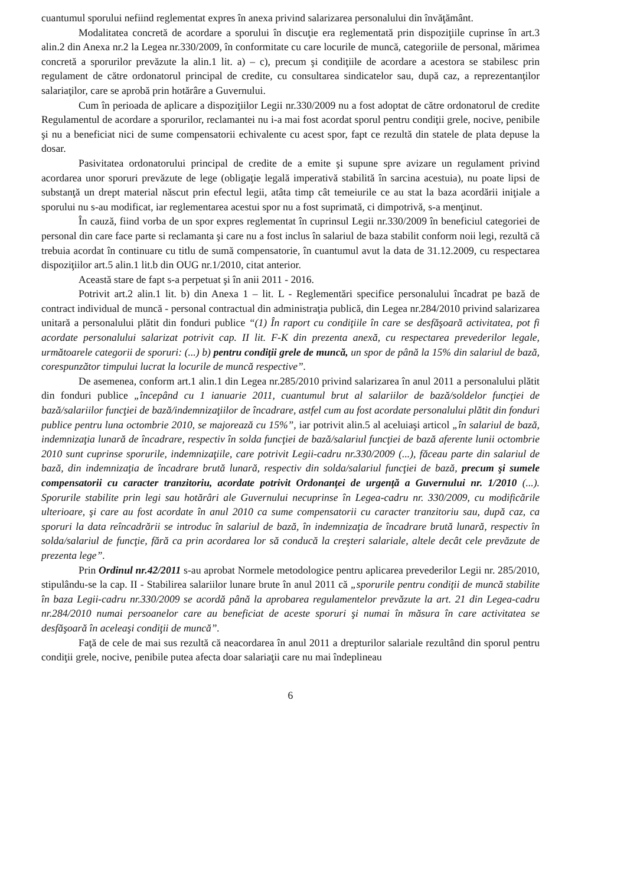cuantumul sporului nefiind reglementat expres în anexa privind salarizarea personalului din învăţământ.
Modalitatea concretă de acordare a sporului în discuţie era reglementată prin dispoziţiile cuprinse în art.3 alin.2 din Anexa nr.2 la Legea nr.330/2009, în conformitate cu care locurile de muncă, categoriile de personal, mărimea concretă a sporurilor prevăzute la alin.1 lit. a) – c), precum şi condiţiile de acordare a acestora se stabilesc prin regulament de către ordonatorul principal de credite, cu consultarea sindicatelor sau, după caz, a reprezentanţilor salariaţilor, care se aprobă prin hotărâre a Guvernului.
Cum în perioada de aplicare a dispoziţiilor Legii nr.330/2009 nu a fost adoptat de către ordonatorul de credite Regulamentul de acordare a sporurilor, reclamantei nu i-a mai fost acordat sporul pentru condiţii grele, nocive, penibile şi nu a beneficiat nici de sume compensatorii echivalente cu acest spor, fapt ce rezultă din statele de plata depuse la dosar.
Pasivitatea ordonatorului principal de credite de a emite şi supune spre avizare un regulament privind acordarea unor sporuri prevăzute de lege (obligaţie legală imperativă stabilită în sarcina acestuia), nu poate lipsi de substanţă un drept material născut prin efectul legii, atâta timp cât temeiurile ce au stat la baza acordării iniţiale a sporului nu s-au modificat, iar reglementarea acestui spor nu a fost suprimată, ci dimpotrivă, s-a menţinut.
În cauză, fiind vorba de un spor expres reglementat în cuprinsul Legii nr.330/2009 în beneficiul categoriei de personal din care face parte si reclamanta şi care nu a fost inclus în salariul de baza stabilit conform noii legi, rezultă că trebuia acordat în continuare cu titlu de sumă compensatorie, în cuantumul avut la data de 31.12.2009, cu respectarea dispoziţiilor art.5 alin.1 lit.b din OUG nr.1/2010, citat anterior.
Această stare de fapt s-a perpetuat şi în anii 2011 - 2016.
Potrivit art.2 alin.1 lit. b) din Anexa 1 – lit. L - Reglementări specifice personalului încadrat pe bază de contract individual de muncă - personal contractual din administraţia publică, din Legea nr.284/2010 privind salarizarea unitară a personalului plătit din fonduri publice “(1) În raport cu condiţiile în care se desfăşoară activitatea, pot fi acordate personalului salarizat potrivit cap. II lit. F-K din prezenta anexă, cu respectarea prevederilor legale, următoarele categorii de sporuri: (...) b) pentru condiţii grele de muncă, un spor de până la 15% din salariul de bază, corespunzător timpului lucrat la locurile de muncă respective”.
De asemenea, conform art.1 alin.1 din Legea nr.285/2010 privind salarizarea în anul 2011 a personalului plătit din fonduri publice „începând cu 1 ianuarie 2011, cuantumul brut al salariilor de bază/soldelor funcţiei de bază/salariilor funcţiei de bază/indemnizaţiilor de încadrare, astfel cum au fost acordate personalului plătit din fonduri publice pentru luna octombrie 2010, se majorează cu 15%”, iar potrivit alin.5 al aceluiaşi articol „în salariul de bază, indemnizaţia lunară de încadrare, respectiv în solda funcţiei de bază/salariul funcţiei de bază aferente lunii octombrie 2010 sunt cuprinse sporurile, indemnizaţiile, care potrivit Legii-cadru nr.330/2009 (...), făceau parte din salariul de bază, din indemnizaţia de încadrare brută lunară, respectiv din solda/salariul funcţiei de bază, precum şi sumele compensatorii cu caracter tranzitoriu, acordate potrivit Ordonanţei de urgenţă a Guvernului nr. 1/2010 (...). Sporurile stabilite prin legi sau hotărâri ale Guvernului necuprinse în Legea-cadru nr. 330/2009, cu modificările ulterioare, şi care au fost acordate în anul 2010 ca sume compensatorii cu caracter tranzitoriu sau, după caz, ca sporuri la data reîncadrării se introduc în salariul de bază, în indemnizaţia de încadrare brută lunară, respectiv în solda/salariul de funcţie, fără ca prin acordarea lor să conducă la creşteri salariale, altele decât cele prevăzute de prezenta lege”.
Prin Ordinul nr.42/2011 s-au aprobat Normele metodologice pentru aplicarea prevederilor Legii nr. 285/2010, stipulându-se la cap. II - Stabilirea salariilor lunare brute în anul 2011 că „sporurile pentru condiţii de muncă stabilite în baza Legii-cadru nr.330/2009 se acordă până la aprobarea regulamentelor prevăzute la art. 21 din Legea-cadru nr.284/2010 numai persoanelor care au beneficiat de aceste sporuri şi numai în măsura în care activitatea se desfăşoară în aceleaşi condiţii de muncă”.
Faţă de cele de mai sus rezultă că neacordarea în anul 2011 a drepturilor salariale rezultând din sporul pentru condiţii grele, nocive, penibile putea afecta doar salariaţii care nu mai îndeplineau
6